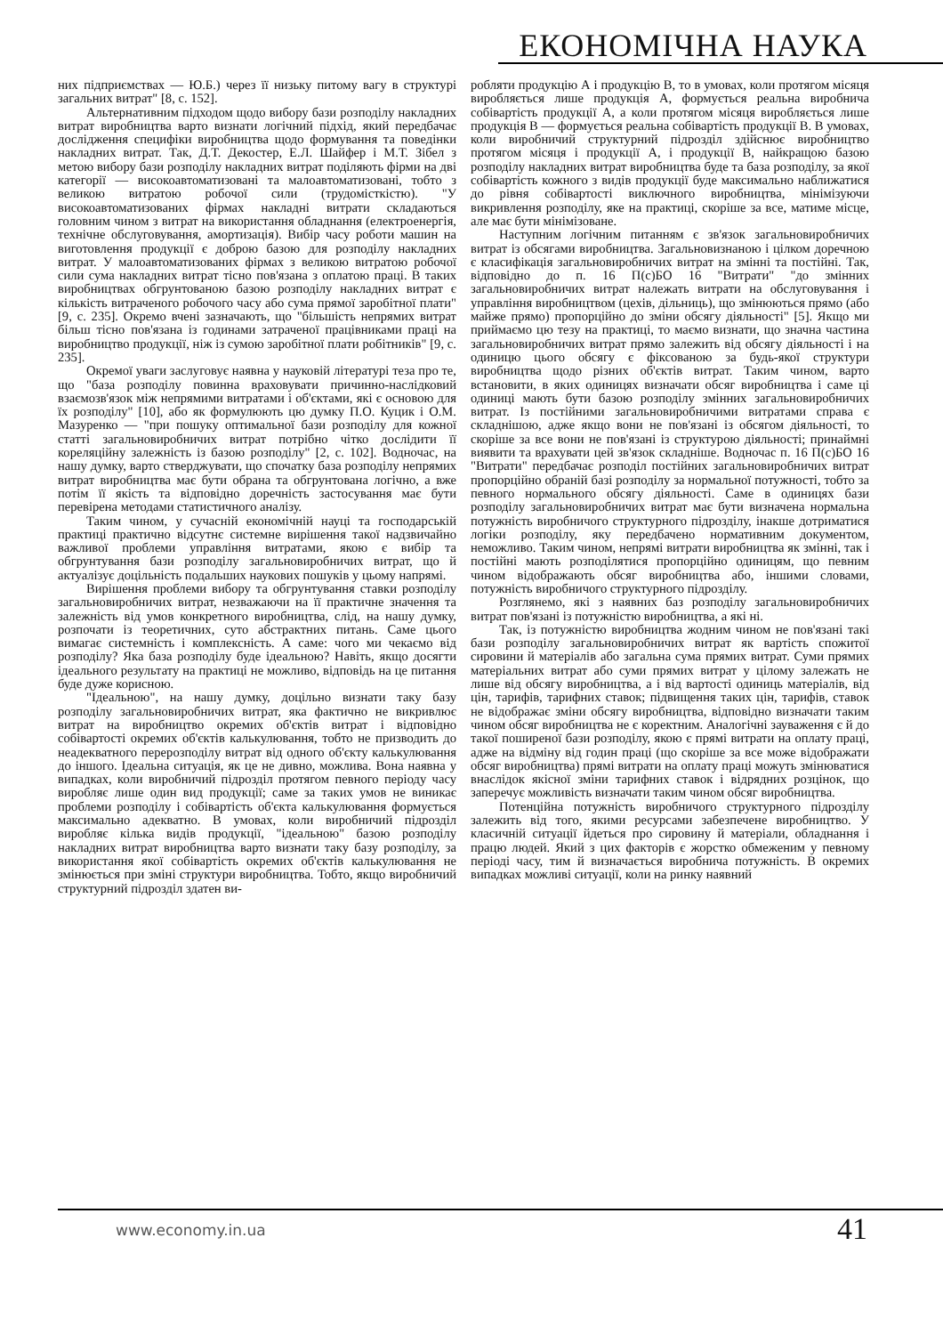ЕКОНОМІЧНА НАУКА
них підприємствах — Ю.Б.) через її низьку питому вагу в структурі загальних витрат" [8, с. 152].
Альтернативним підходом щодо вибору бази розподілу накладних витрат виробництва варто визнати логічний підхід, який передбачає дослідження специфіки виробництва щодо формування та поведінки накладних витрат. Так, Д.Т. Декостер, Е.Л. Шайфер і М.Т. Зібел з метою вибору бази розподілу накладних витрат поділяють фірми на дві категорії — високоавтоматизовані та малоавтоматизовані, тобто з великою витратою робочої сили (трудомісткістю). "У високоавтоматизованих фірмах накладні витрати складаються головним чином з витрат на використання обладнання (електроенергія, технічне обслуговування, амортизація). Вибір часу роботи машин на виготовлення продукції є доброю базою для розподілу накладних витрат. У малоавтоматизованих фірмах з великою витратою робочої сили сума накладних витрат тісно пов'язана з оплатою праці. В таких виробництвах обгрунтованою базою розподілу накладних витрат є кількість витраченого робочого часу або сума прямої заробітної плати" [9, с. 235]. Окремо вчені зазначають, що "більшість непрямих витрат більш тісно пов'язана із годинами затраченої працівниками праці на виробництво продукції, ніж із сумою заробітної плати робітників" [9, с. 235].
Окремої уваги заслуговує наявна у науковій літературі теза про те, що "база розподілу повинна враховувати причинно-наслідковий взаємозв'язок між непрямими витратами і об'єктами, які є основою для їх розподілу" [10], або як формулюють цю думку П.О. Куцик і О.М. Мазуренко — "при пошуку оптимальної бази розподілу для кожної статті загальновиробничих витрат потрібно чітко дослідити її кореляційну залежність із базою розподілу" [2, с. 102]. Водночас, на нашу думку, варто стверджувати, що спочатку база розподілу непрямих витрат виробництва має бути обрана та обгрунтована логічно, а вже потім її якість та відповідно доречність застосування має бути перевірена методами статистичного аналізу.
Таким чином, у сучасній економічній науці та господарській практиці практично відсутнє системне вирішення такої надзвичайно важливої проблеми управління витратами, якою є вибір та обгрунтування бази розподілу загальновиробничих витрат, що й актуалізує доцільність подальших наукових пошуків у цьому напрямі.
Вирішення проблеми вибору та обгрунтування ставки розподілу загальновиробничих витрат, незважаючи на її практичне значення та залежність від умов конкретного виробництва, слід, на нашу думку, розпочати із теоретичних, суто абстрактних питань. Саме цього вимагає системність і комплексність. А саме: чого ми чекаємо від розподілу? Яка база розподілу буде ідеальною? Навіть, якщо досягти ідеального результату на практиці не можливо, відповідь на це питання буде дуже корисною.
"Ідеальною", на нашу думку, доцільно визнати таку базу розподілу загальновиробничих витрат, яка фактично не викривлює витрат на виробництво окремих об'єктів витрат і відповідно собівартості окремих об'єктів калькулювання, тобто не призводить до неадекватного перерозподілу витрат від одного об'єкту калькулювання до іншого. Ідеальна ситуація, як це не дивно, можлива. Вона наявна у випадках, коли виробничий підрозділ протягом певного періоду часу виробляє лише один вид продукції; саме за таких умов не виникає проблеми розподілу і собівартість об'єкта калькулювання формується максимально адекватно. В умовах, коли виробничий підрозділ виробляє кілька видів продукції, "ідеальною" базою розподілу накладних витрат виробництва варто визнати таку базу розподілу, за використання якої собівартість окремих об'єктів калькулювання не змінюється при зміні структури виробництва. Тобто, якщо виробничий структурний підрозділ здатен ви-
робляти продукцію А і продукцію В, то в умовах, коли протягом місяця виробляється лише продукція А, формується реальна виробнича собівартість продукції А, а коли протягом місяця виробляється лише продукція В — формується реальна собівартість продукції В. В умовах, коли виробничий структурний підрозділ здійснює виробництво протягом місяця і продукції А, і продукції В, найкращою базою розподілу накладних витрат виробництва буде та база розподілу, за якої собівартість кожного з видів продукції буде максимально наближатися до рівня собівартості виключного виробництва, мінімізуючи викривлення розподілу, яке на практиці, скоріше за все, матиме місце, але має бути мінімізоване.
Наступним логічним питанням є зв'язок загальновиробничих витрат із обсягами виробництва. Загальновизнаною і цілком доречною є класифікація загальновиробничих витрат на змінні та постійні. Так, відповідно до п. 16 П(с)БО 16 "Витрати" "до змінних загальновиробничих витрат належать витрати на обслуговування і управління виробництвом (цехів, дільниць), що змінюються прямо (або майже прямо) пропорційно до зміни обсягу діяльності" [5]. Якщо ми приймаємо цю тезу на практиці, то маємо визнати, що значна частина загальновиробничих витрат прямо залежить від обсягу діяльності і на одиницю цього обсягу є фіксованою за будь-якої структури виробництва щодо різних об'єктів витрат. Таким чином, варто встановити, в яких одиницях визначати обсяг виробництва і саме ці одиниці мають бути базою розподілу змінних загальновиробничих витрат. Із постійними загальновиробничими витратами справа є складнішою, адже якщо вони не пов'язані із обсягом діяльності, то скоріше за все вони не пов'язані із структурою діяльності; принаймні виявити та врахувати цей зв'язок складніше. Водночас п. 16 П(с)БО 16 "Витрати" передбачає розподіл постійних загальновиробничих витрат пропорційно обраній базі розподілу за нормальної потужності, тобто за певного нормального обсягу діяльності. Саме в одиницях бази розподілу загальновиробничих витрат має бути визначена нормальна потужність виробничого структурного підрозділу, інакше дотриматися логіки розподілу, яку передбачено нормативним документом, неможливо. Таким чином, непрямі витрати виробництва як змінні, так і постійні мають розподілятися пропорційно одиницям, що певним чином відображають обсяг виробництва або, іншими словами, потужність виробничого структурного підрозділу.
Розглянемо, які з наявних баз розподілу загальновиробничих витрат пов'язані із потужністю виробництва, а які ні.
Так, із потужністю виробництва жодним чином не пов'язані такі бази розподілу загальновиробничих витрат як вартість спожитої сировини й матеріалів або загальна сума прямих витрат. Суми прямих матеріальних витрат або суми прямих витрат у цілому залежать не лише від обсягу виробництва, а і від вартості одиниць матеріалів, від цін, тарифів, тарифних ставок; підвищення таких цін, тарифів, ставок не відображає зміни обсягу виробництва, відповідно визначати таким чином обсяг виробництва не є коректним. Аналогічні зауваження є й до такої поширеної бази розподілу, якою є прямі витрати на оплату праці, адже на відміну від годин праці (що скоріше за все може відображати обсяг виробництва) прямі витрати на оплату праці можуть змінюватися внаслідок якісної зміни тарифних ставок і відрядних розцінок, що заперечує можливість визначати таким чином обсяг виробництва.
Потенційна потужність виробничого структурного підрозділу залежить від того, якими ресурсами забезпечене виробництво. У класичній ситуації йдеться про сировину й матеріали, обладнання і працю людей. Який з цих факторів є жорстко обмеженим у певному періоді часу, тим й визначається виробнича потужність. В окремих випадках можливі ситуації, коли на ринку наявний
www.economy.in.ua 41